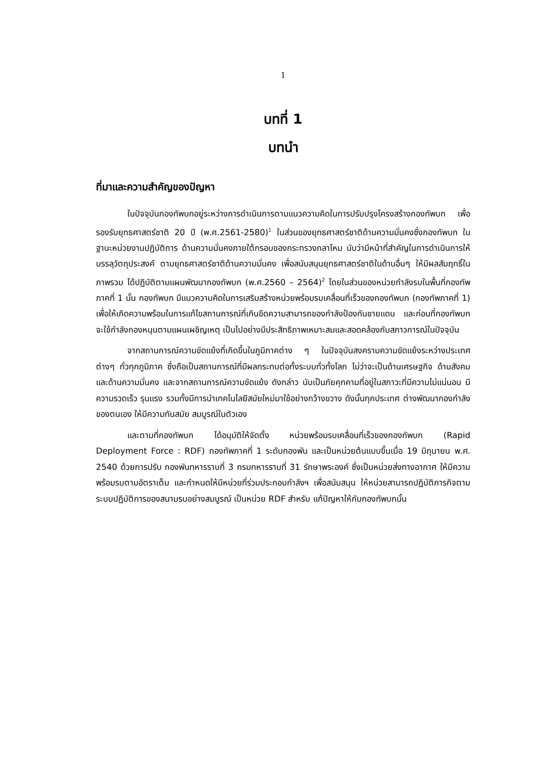1
บทที่ 1
บทนำ
ที่มาและความสำคัญของปัญหา
ในปัจจุบันกองทัพบกอยู่ระหว่างการดำเนินการตามแนวความคิดในการปรับปรุงโครงสร้างกองทัพบก เพื่อรองรับยุทธศาสตร์ชาติ 20 ปี (พ.ศ.2561-2580)<sup>1</sup> ในส่วนของยุทธศาสตร์ชาติด้านความมั่นคงซึ่งกองทัพบก ในฐานะหน่วยงานปฏิบัติการ ด้านความมั่นคงภายใต้กรอบของกระทรวงกลาโหม นับว่ามีหน้าที่สำคัญในการดำเนินการให้บรรลุวัตถุประสงค์ ตามยุทธศาสตร์ชาติด้านความมั่นคง เพื่อสนับสนุนยุทธศาสตร์ชาติในด้านอื่นๆ ให้มีผลสัมฤทธิ์ในภาพรวม ได้ปฏิบัติตามแผนพัฒนากองทัพบก (พ.ศ.2560 – 2564)<sup>2</sup> โดยในส่วนของหน่วยกำลังรบในพื้นที่กองทัพภาคที่ 1 นั้น กองทัพบก มีแนวความคิดในการเสริมสร้างหน่วยพร้อมรบเคลื่อนที่เร็วของกองทัพบก (กองทัพภาคที่ 1) เพื่อให้เกิดความพร้อมในการแก้ไขสถานการณ์ที่เกินขีดความสามารถของกำลังป้องกันชายแดน และก่อนที่กองทัพบกจะใช้กำลังกองหนุนตามแผนเผชิญเหตุ เป็นไปอย่างมีประสิทธิภาพเหมาะสมและสอดคล้องกับสภาวการณ์ในปัจจุบัน
จากสถานการณ์ความขัดแย้งที่เกิดขึ้นในภูมิภาคต่าง ๆ ในปัจจุบันสงครามความขัดแย้งระหว่างประเทศต่างๆ ทั่วทุกภูมิภาค ซึ่งถือเป็นสถานการณ์ที่มีผลกระทบต่อทั้งระบบทั่วทั้งโลก ไม่ว่าจะเป็นด้านเศรษฐกิจ ด้านสังคม และด้านความมั่นคง และจากสถานการณ์ความขัดแย้ง ดังกล่าว นับเป็นภัยคุกคามที่อยู่ในสภาวะที่มีความไม่แน่นอน มีความรวดเร็ว รุนแรง รวมทั้งมีการนำเทคโนโลยีสมัยใหม่มาใช้อย่างกว้างขวาง ดังนั้นทุกประเทศ ต่างพัฒนากองกำลังของตนเอง ให้มีความทันสมัย สมบูรณ์ในตัวเอง
และตามที่กองทัพบก ได้อนุมัติให้จัดตั้ง หน่วยพร้อมรบเคลื่อนที่เร็วของกองทัพบก (Rapid Deployment Force : RDF) กองทัพภาคที่ 1 ระดับกองพัน และเป็นหน่วยต้นแบบขึ้นเมื่อ 19 มิถุนายน พ.ศ. 2540 ด้วยการปรับ กองพันทหารราบที่ 3 กรมทหารราบที่ 31 รักษาพระองค์ ซึ่งเป็นหน่วยส่งทางอากาศ ให้มีความพร้อมรบตามอัตราเต็ม และกำหนดให้มีหน่วยที่ร่วมประกอบกำลังฯ เพื่อสนับสนุน ให้หน่วยสามารถปฏิบัติภารกิจตามระบบปฏิบัติการของสนามรบอย่างสมบูรณ์ เป็นหน่วย RDF สำหรับ แก้ปัญหาให้กับกองทัพบกนั้น